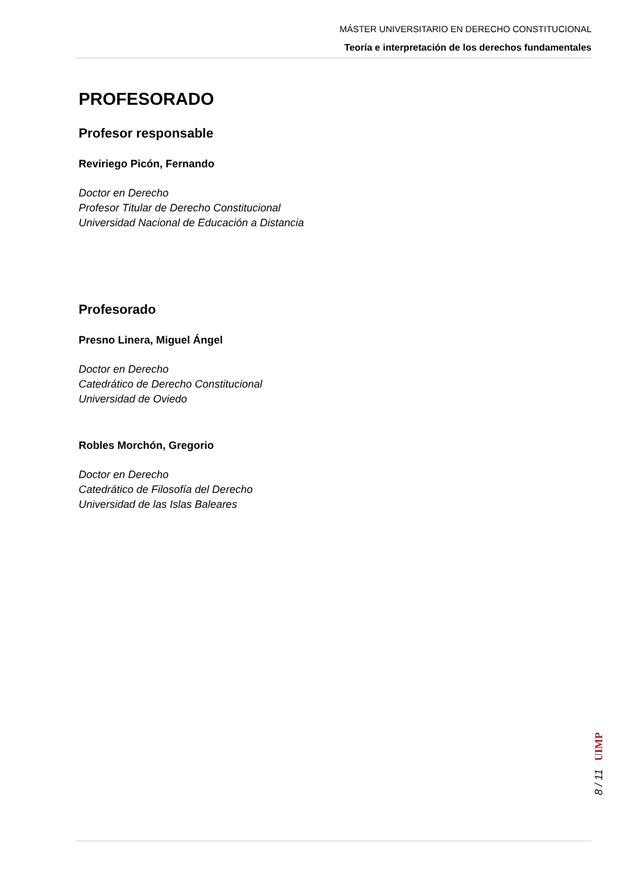MÁSTER UNIVERSITARIO EN DERECHO CONSTITUCIONAL
Teoría e interpretación de los derechos fundamentales
PROFESORADO
Profesor responsable
Reviriego Picón, Fernando
Doctor en Derecho
Profesor Titular de Derecho Constitucional
Universidad Nacional de Educación a Distancia
Profesorado
Presno Linera, Miguel Ángel
Doctor en Derecho
Catedrático de Derecho Constitucional
Universidad de Oviedo
Robles Morchón, Gregorio
Doctor en Derecho
Catedrático de Filosofía del Derecho
Universidad de las Islas Baleares
UIMP
8 / 11